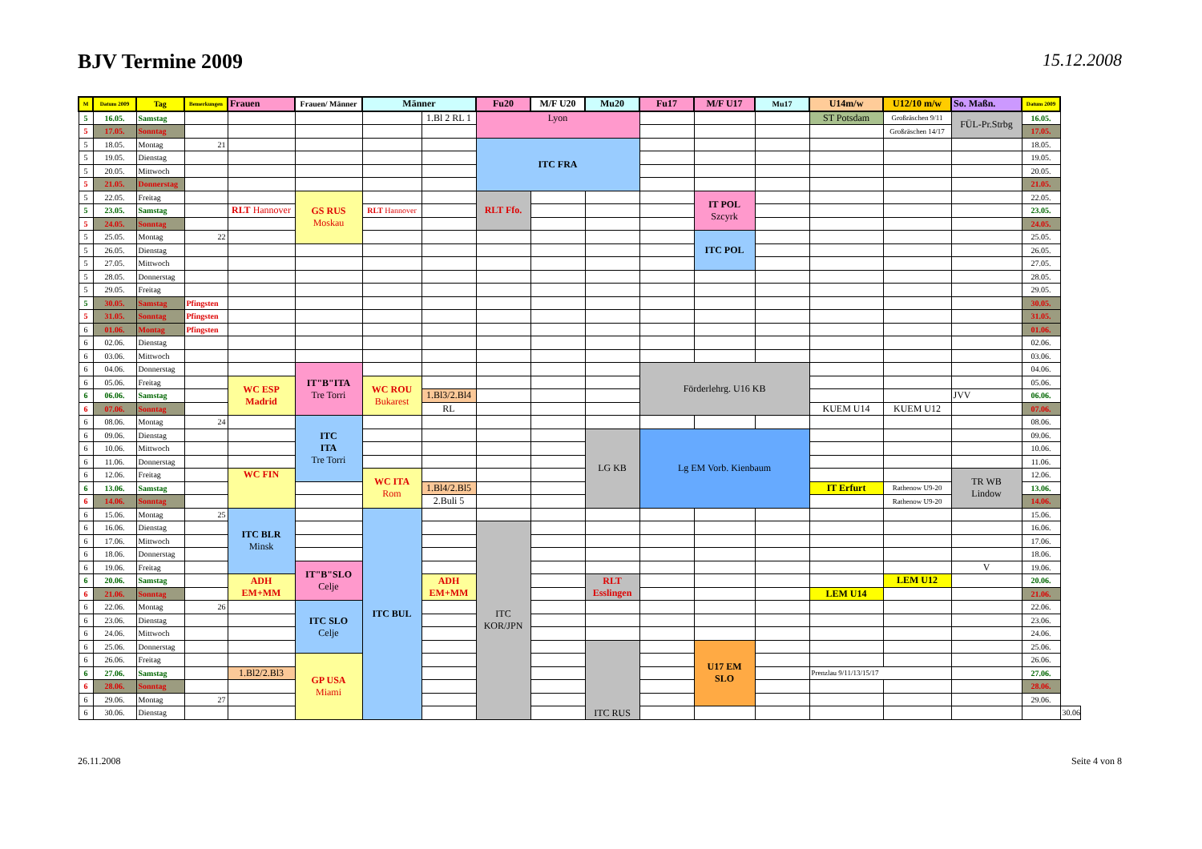BJV Termine 2009
15.12.2008
| M | Datum 2009 | Tag | Bemerkungen | Frauen | Frauen/ Männer | Männer | | Fu20 | M/F U20 | Mu20 | Fu17 | M/F U17 | Mu17 | U14m/w | U12/10 m/w | So. Maßn. | Datum 2009 | |
| --- | --- | --- | --- | --- | --- | --- | --- | --- | --- | --- | --- | --- | --- | --- | --- | --- | --- | --- |
| 5 | 16.05. | Samstag | | | | | 1.Bl 2 RL 1 | Lyon | | | | | | ST Potsdam | Großräschen 9/11 | FÜL-Pr.Strbg | 16.05. | |
| 5 | 17.05. | Sonntag | | | | | | | | | | | | | Großräschen 14/17 | | 17.05. | |
| 5 | 18.05. | Montag | 21 | | | | | ITC FRA | | | | | | | | | 18.05. | |
| 5 | 19.05. | Dienstag | | | | | | | | | | | | | | | 19.05. | |
| 5 | 20.05. | Mittwoch | | | | | | | | | | | | | | | 20.05. | |
| 5 | 21.05. | Donnerstag | | | | | | | | | | | | | | | 21.05. | |
| 5 | 22.05. | Freitag | | | GS RUS Moskau | | | RLT Ffo. | | | | IT POL Szcyrk | | | | | 22.05. | |
| 5 | 23.05. | Samstag | | RLT Hannover | | RLT Hannover | | | | | | | | | | | 23.05. | |
| 5 | 24.05. | Sonntag | | | | | | | | | | | | | | | 24.05. | |
| 5 | 25.05. | Montag | 22 | | | | | | | | | ITC POL | | | | | 25.05. | |
| 5 | 26.05. | Dienstag | | | | | | | | | | | | | | | 26.05. | |
| 5 | 27.05. | Mittwoch | | | | | | | | | | | | | | | 27.05. | |
| 5 | 28.05. | Donnerstag | | | | | | | | | | | | | | | 28.05. | |
| 5 | 29.05. | Freitag | | | | | | | | | | | | | | | 29.05. | |
| 5 | 30.05. | Samstag | Pfingsten | | | | | | | | | | | | | | 30.05. | |
| 5 | 31.05. | Sonntag | Pfingsten | | | | | | | | | | | | | | 31.05. | |
| 6 | 01.06. | Montag | Pfingsten | | | | | | | | | | | | | | 01.06. | |
| 6 | 02.06. | Dienstag | | | | | | | | | | | | | | | 02.06. | |
| 6 | 03.06. | Mittwoch | | | | | | | | | | | | | | | 03.06. | |
| 6 | 04.06. | Donnerstag | | | IT"B"ITA Tre Torri | | | | | | Förderlehrg. U16 KB | | | | | | 04.06. | |
| 6 | 05.06. | Freitag | | WC ESP Madrid | | WC ROU Bukarest | | | | | | | | | | | 05.06. | |
| 6 | 06.06. | Samstag | | | | | 1.Bl3/2.Bl4 | | | | | | | | | JVV | 06.06. | |
| 6 | 07.06. | Sonntag | | | | | RL | | | | | | | KUEM U14 | KUEM U12 | | 07.06. | |
| 6 | 08.06. | Montag | 24 | | ITC ITA Tre Torri | | | | | | | | | | | | 08.06. | |
| 6 | 09.06. | Dienstag | | | | | | | | LG KB | Lg EM Vorb. Kienbaum | | | | | | 09.06. | |
| 6 | 10.06. | Mittwoch | | | | | | | | | | | | | | | 10.06. | |
| 6 | 11.06. | Donnerstag | | | | | | | | | | | | | | | 11.06. | |
| 6 | 12.06. | Freitag | | WC FIN | | WC ITA Rom | | | | | | | | | | TR WB Lindow | 12.06. | |
| 6 | 13.06. | Samstag | | | | | 1.Bl4/2.Bl5 | | | | | | | IT Erfurt | Rathenow U9-20 | | 13.06. | |
| 6 | 14.06. | Sonntag | | | | | 2.Buli 5 | | | | | | | | Rathenow U9-20 | | 14.06. | |
| 6 | 15.06. | Montag | 25 | ITC BLR Minsk | | ITC BUL | | | | | | | | | | | 15.06. | |
| 6 | 16.06. | Dienstag | | | | | | ITC KOR/JPN | | | | | | | | | 16.06. | |
| 6 | 17.06. | Mittwoch | | | | | | | | | | | | | | | 17.06. | |
| 6 | 18.06. | Donnerstag | | | | | | | | | | | | | | | 18.06. | |
| 6 | 19.06. | Freitag | | | IT"B"SLO Celje | | | | | | | | | | | V | 19.06. | |
| 6 | 20.06. | Samstag | | ADH EM+MM | | | ADH EM+MM | | | RLT Esslingen | | | | | LEM U12 | | 20.06. | |
| 6 | 21.06. | Sonntag | | | | | | | | | | | | LEM U14 | | | 21.06. | |
| 6 | 22.06. | Montag | 26 | | ITC SLO Celje | | | | | | | | | | | | 22.06. | |
| 6 | 23.06. | Dienstag | | | | | | | | | | | | | | | 23.06. | |
| 6 | 24.06. | Mittwoch | | | | | | | | | | | | | | | 24.06. | |
| 6 | 25.06. | Donnerstag | | | | | | | | ITC RUS | | U17 EM SLO | | | | | 25.06. | |
| 6 | 26.06. | Freitag | | | GP USA Miami | | | | | | | | | | | | 26.06. | |
| 6 | 27.06. | Samstag | | 1.Bl2/2.Bl3 | | | | | | | | | | Prenzlau 9/11/13/15/17 | | | 27.06. | |
| 6 | 28.06. | Sonntag | | | | | | | | | | | | | | | 28.06. | |
| 6 | 29.06. | Montag | 27 | | | | | | | | | | | | | | 29.06. | |
| 6 | 30.06. | Dienstag | | | | | | | | | | | | | | | | 30.06. |
26.11.2008 Seite 4 von 8